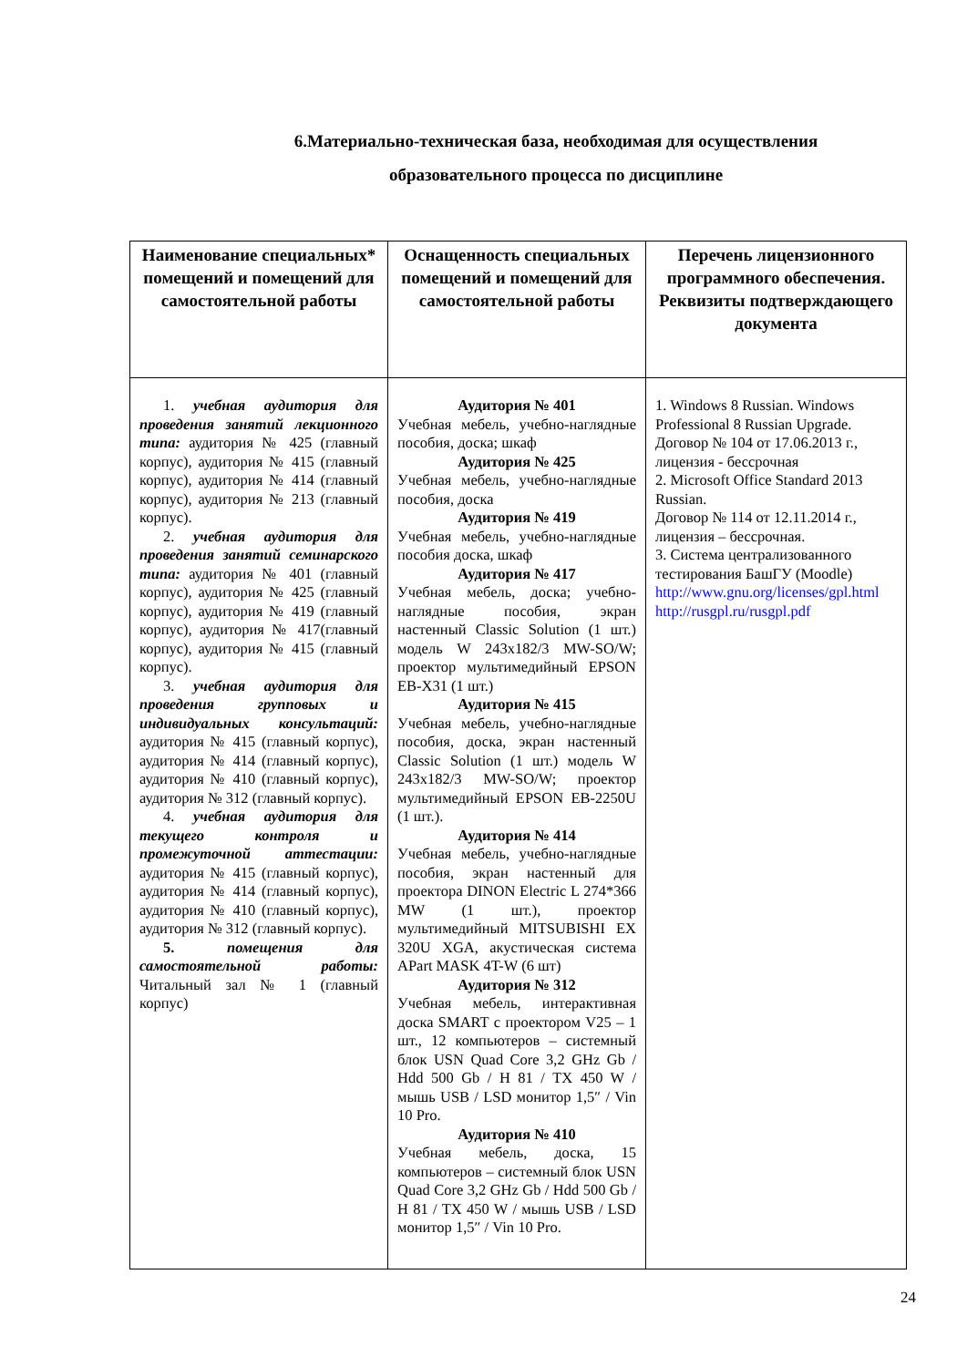6.Материально-техническая база, необходимая для осуществления образовательного процесса по дисциплине
| Наименование специальных* помещений и помещений для самостоятельной работы | Оснащенность специальных помещений и помещений для самостоятельной работы | Перечень лицензионного программного обеспечения. Реквизиты подтверждающего документа |
| --- | --- | --- |
| 1. учебная аудитория для проведения занятий лекционного типа: аудитория № 425 (главный корпус), аудитория № 415 (главный корпус), аудитория № 414 (главный корпус), аудитория № 213 (главный корпус). 2. учебная аудитория для проведения занятий семинарского типа: аудитория № 401 (главный корпус), аудитория № 425 (главный корпус), аудитория № 419 (главный корпус), аудитория № 417(главный корпус), аудитория № 415 (главный корпус). 3. учебная аудитория для проведения групповых и индивидуальных консультаций: аудитория № 415 (главный корпус), аудитория № 414 (главный корпус), аудитория № 410 (главный корпус), аудитория № 312 (главный корпус). 4. учебная аудитория для текущего контроля и промежуточной аттестации: аудитория № 415 (главный корпус), аудитория № 414 (главный корпус), аудитория № 410 (главный корпус), аудитория № 312 (главный корпус). 5. помещения для самостоятельной работы: Читальный зал № 1 (главный корпус) | Аудитория № 401 Учебная мебель, учебно-наглядные пособия, доска; шкаф Аудитория № 425 Учебная мебель, учебно-наглядные пособия, доска Аудитория № 419 Учебная мебель, учебно-наглядные пособия доска, шкаф Аудитория № 417 Учебная мебель, доска; учебно-наглядные пособия, экран настенный Classic Solution (1 шт.) модель W 243x182/3 MW-SO/W; проектор мультимедийный EPSON EB-X31 (1 шт.) Аудитория № 415 Учебная мебель, учебно-наглядные пособия, доска, экран настенный Classic Solution (1 шт.) модель W 243x182/3 MW-SO/W; проектор мультимедийный EPSON EB-2250U (1 шт.). Аудитория № 414 Учебная мебель, учебно-наглядные пособия, экран настенный для проектора DINON Electric L 274*366 MW (1 шт.), проектор мультимедийный MITSUBISHI EX 320U XGA, акустическая система APart MASK 4T-W (6 шт) Аудитория № 312 Учебная мебель, интерактивная доска SMART с проектором V25 – 1 шт., 12 компьютеров – системный блок USN Quad Core 3,2 GHz Gb / Hdd 500 Gb / H 81 / TX 450 W / мышь USB / LSD монитор 1,5″ / Vin 10 Pro. Аудитория № 410 Учебная мебель, доска, 15 компьютеров – системный блок USN Quad Core 3,2 GHz Gb / Hdd 500 Gb / H 81 / TX 450 W / мышь USB / LSD монитор 1,5″ / Vin 10 Pro. | 1. Windows 8 Russian. Windows Professional 8 Russian Upgrade. Договор № 104 от 17.06.2013 г., лицензия - бессрочная 2. Microsoft Office Standard 2013 Russian. Договор № 114 от 12.11.2014 г., лицензия – бессрочная. 3. Система централизованного тестирования БашГУ (Moodle) http://www.gnu.org/licenses/gpl.html http://rusgpl.ru/rusgpl.pdf |
24